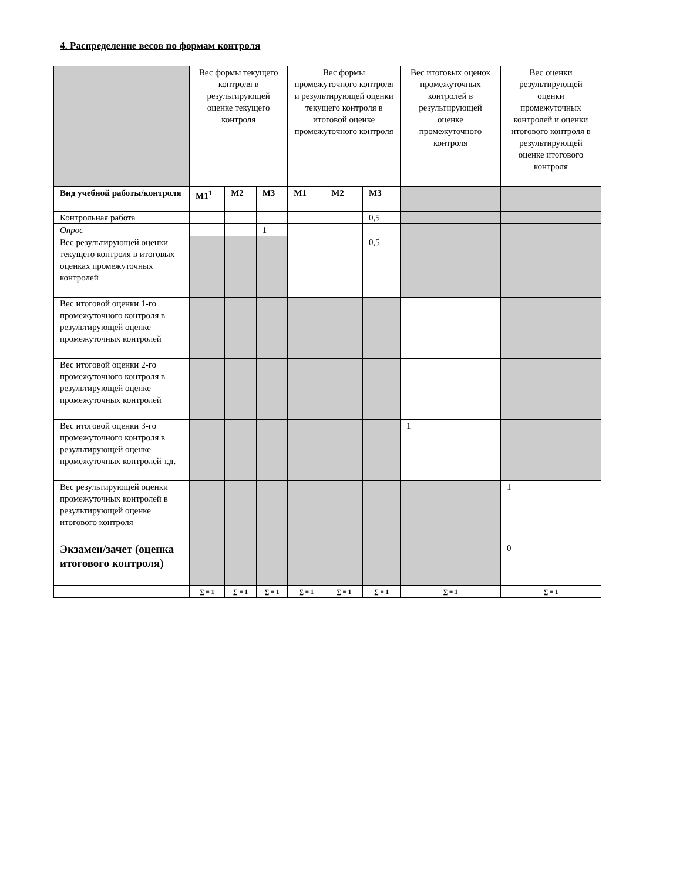4. Распределение весов по формам контроля
| | Вес формы текущего контроля в результирующей оценке текущего контроля | | | Вес формы промежуточного контроля и результирующей оценки текущего контроля в итоговой оценке промежуточного контроля | | | Вес итоговых оценок промежуточных контролей в результирующей оценке промежуточного контроля | Вес оценки результирующей оценки промежуточных контролей и оценки итогового контроля в результирующей оценке итогового контроля |
| --- | --- | --- | --- | --- | --- | --- | --- | --- |
| Вид учебной работы/контроля | М1<sup>1</sup> | М2 | М3 | М1 | М2 | М3 | | |
| Контрольная работа | | | | | | 0,5 | | |
| Опрос | | | 1 | | | | | |
| Вес результирующей оценки текущего контроля в итоговых оценках промежуточных контролей | | | | | | 0,5 | | |
| Вес итоговой оценки 1-го промежуточного контроля в результирующей оценке промежуточных контролей | | | | | | | | |
| Вес итоговой оценки 2-го промежуточного контроля в результирующей оценке промежуточных контролей | | | | | | | | |
| Вес итоговой оценки 3-го промежуточного контроля в результирующей оценке промежуточных контролей т.д. | | | | | | | 1 | |
| Вес результирующей оценки промежуточных контролей в результирующей оценке итогового контроля | | | | | | | | 1 |
| Экзамен/зачет (оценка итогового контроля) | | | | | | | | 0 |
| | ∑ = 1 | ∑ = 1 | ∑ = 1 | ∑ = 1 | ∑ = 1 | ∑ = 1 | ∑ = 1 | ∑ = 1 |